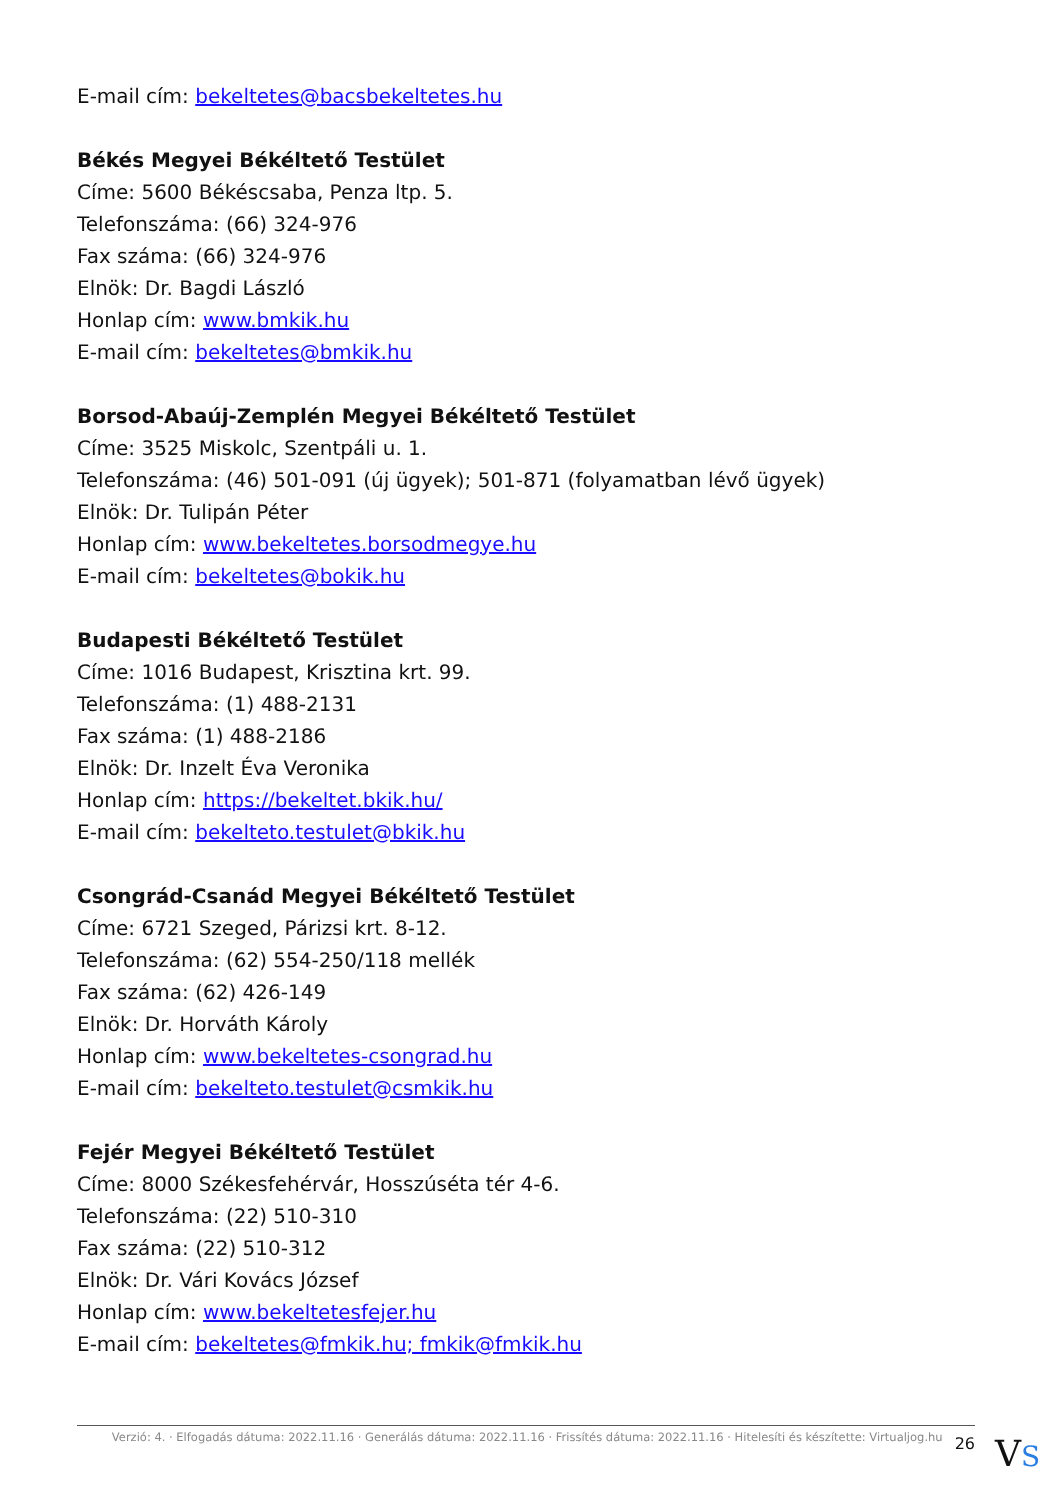E-mail cím: bekeltetes@bacsbekeltetes.hu
Békés Megyei Békéltető Testület
Címe: 5600 Békéscsaba, Penza ltp. 5.
Telefonszáma: (66) 324-976
Fax száma: (66) 324-976
Elnök: Dr. Bagdi László
Honlap cím: www.bmkik.hu
E-mail cím: bekeltetes@bmkik.hu
Borsod-Abaúj-Zemplén Megyei Békéltető Testület
Címe: 3525 Miskolc, Szentpáli u. 1.
Telefonszáma: (46) 501-091 (új ügyek); 501-871 (folyamatban lévő ügyek)
Elnök: Dr. Tulipán Péter
Honlap cím: www.bekeltetes.borsodmegye.hu
E-mail cím: bekeltetes@bokik.hu
Budapesti Békéltető Testület
Címe: 1016 Budapest, Krisztina krt. 99.
Telefonszáma: (1) 488-2131
Fax száma: (1) 488-2186
Elnök: Dr. Inzelt Éva Veronika
Honlap cím: https://bekeltet.bkik.hu/
E-mail cím: bekelteto.testulet@bkik.hu
Csongrád-Csanád Megyei Békéltető Testület
Címe: 6721 Szeged, Párizsi krt. 8-12.
Telefonszáma: (62) 554-250/118 mellék
Fax száma: (62) 426-149
Elnök: Dr. Horváth Károly
Honlap cím: www.bekeltetes-csongrad.hu
E-mail cím: bekelteto.testulet@csmkik.hu
Fejér Megyei Békéltető Testület
Címe: 8000 Székesfehérvár, Hosszúséta tér 4-6.
Telefonszáma: (22) 510-310
Fax száma: (22) 510-312
Elnök: Dr. Vári Kovács József
Honlap cím: www.bekeltetesfejer.hu
E-mail cím: bekeltetes@fmkik.hu; fmkik@fmkik.hu
Verzió: 4. · Elfogadás dátuma: 2022.11.16 · Generálás dátuma: 2022.11.16 · Frissítés dátuma: 2022.11.16 · Hitelesíti és készítette: Virtualjog.hu 26
VS